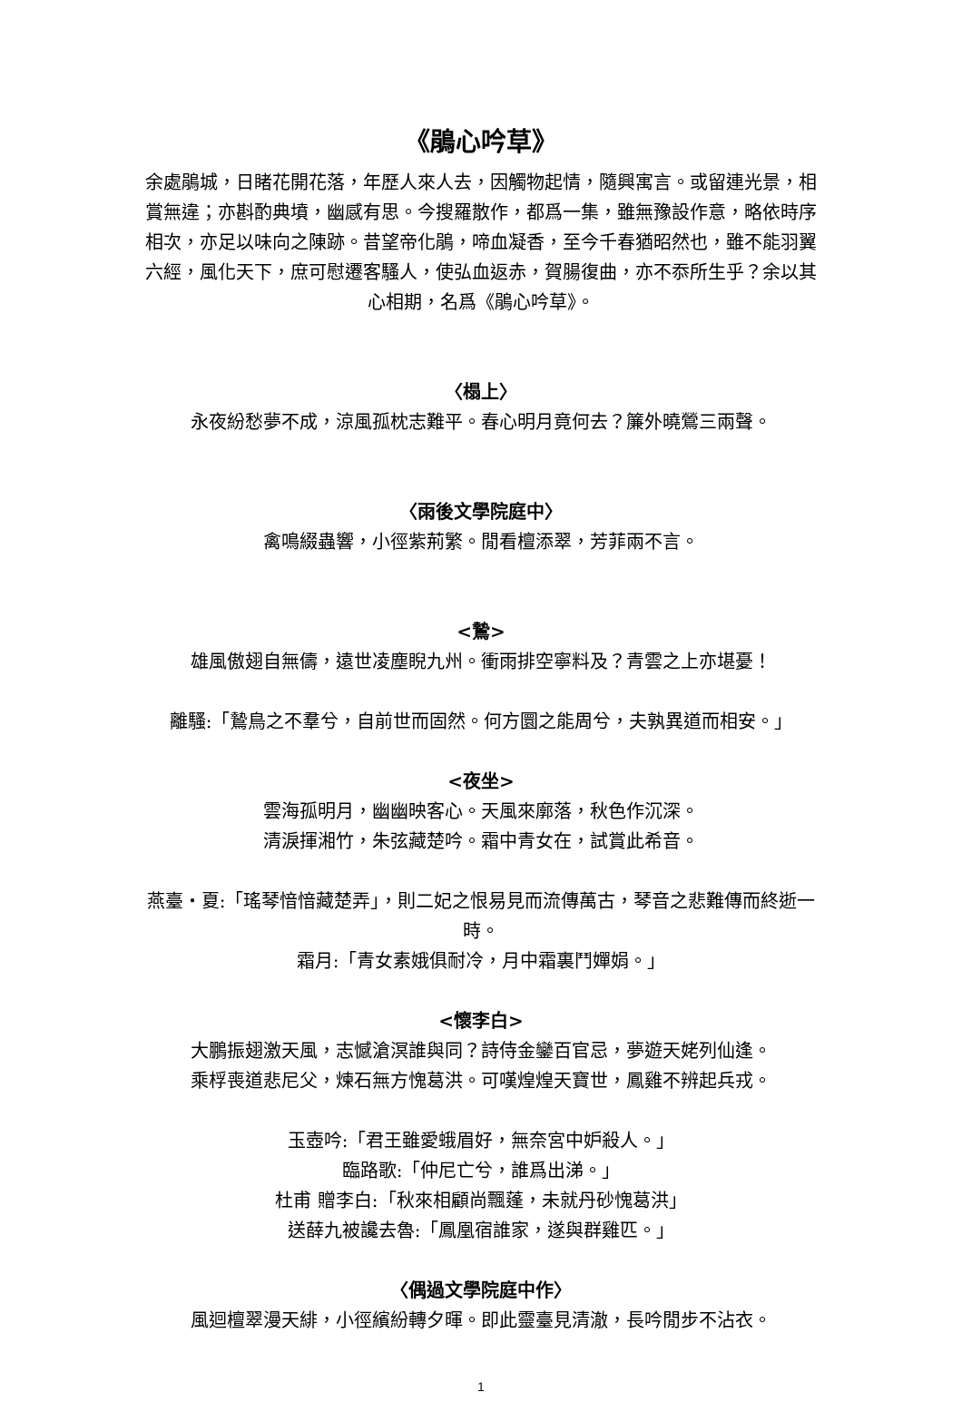《鵑心吟草》
余處鵑城，日睹花開花落，年歷人來人去，因觸物起情，隨興寓言。或留連光景，相賞無違；亦斟酌典墳，幽感有思。今搜羅散作，都爲一集，雖無豫設作意，略依時序相次，亦足以味向之陳跡。昔望帝化鵑，啼血凝香，至今千春猶昭然也，雖不能羽翼六經，風化天下，庶可慰遷客騷人，使弘血返赤，賀腸復曲，亦不忝所生乎？余以其心相期，名爲《鵑心吟草》。
〈榻上〉
永夜紛愁夢不成，涼風孤枕志難平。春心明月竟何去？簾外曉鶯三兩聲。
〈雨後文學院庭中〉
禽鳴綴蟲響，小徑紫荊繁。閒看檀添翠，芳菲兩不言。
<鷙>
雄風傲翅自無儔，遠世凌塵睨九州。衝雨排空寧料及？青雲之上亦堪憂！
離騷:「鷙鳥之不羣兮，自前世而固然。何方圜之能周兮，夫孰異道而相安。」
<夜坐>
雲海孤明月，幽幽映客心。天風來廓落，秋色作沉深。
清淚揮湘竹，朱弦藏楚吟。霜中青女在，試賞此希音。
燕臺・夏:「瑤琴愔愔藏楚弄」，則二妃之恨易見而流傳萬古，琴音之悲難傳而終逝一時。
霜月:「青女素娥俱耐冷，月中霜裏鬥嬋娟。」
<懷李白>
大鵬振翅激天風，志憾滄溟誰與同？詩侍金鑾百官忌，夢遊天姥列仙逢。
乘桴喪道悲尼父，煉石無方愧葛洪。可嘆煌煌天寶世，鳳雞不辨起兵戎。
玉壺吟:「君王雖愛蛾眉好，無奈宮中妒殺人。」
臨路歌:「仲尼亡兮，誰爲出涕。」
杜甫 贈李白:「秋來相顧尚飄蓬，未就丹砂愧葛洪」
送薛九被讒去魯:「鳳凰宿誰家，遂與群雞匹。」
〈偶過文學院庭中作〉
風迴檀翠漫天緋，小徑繽紛轉夕暉。即此靈臺見清澈，長吟閒步不沾衣。
1